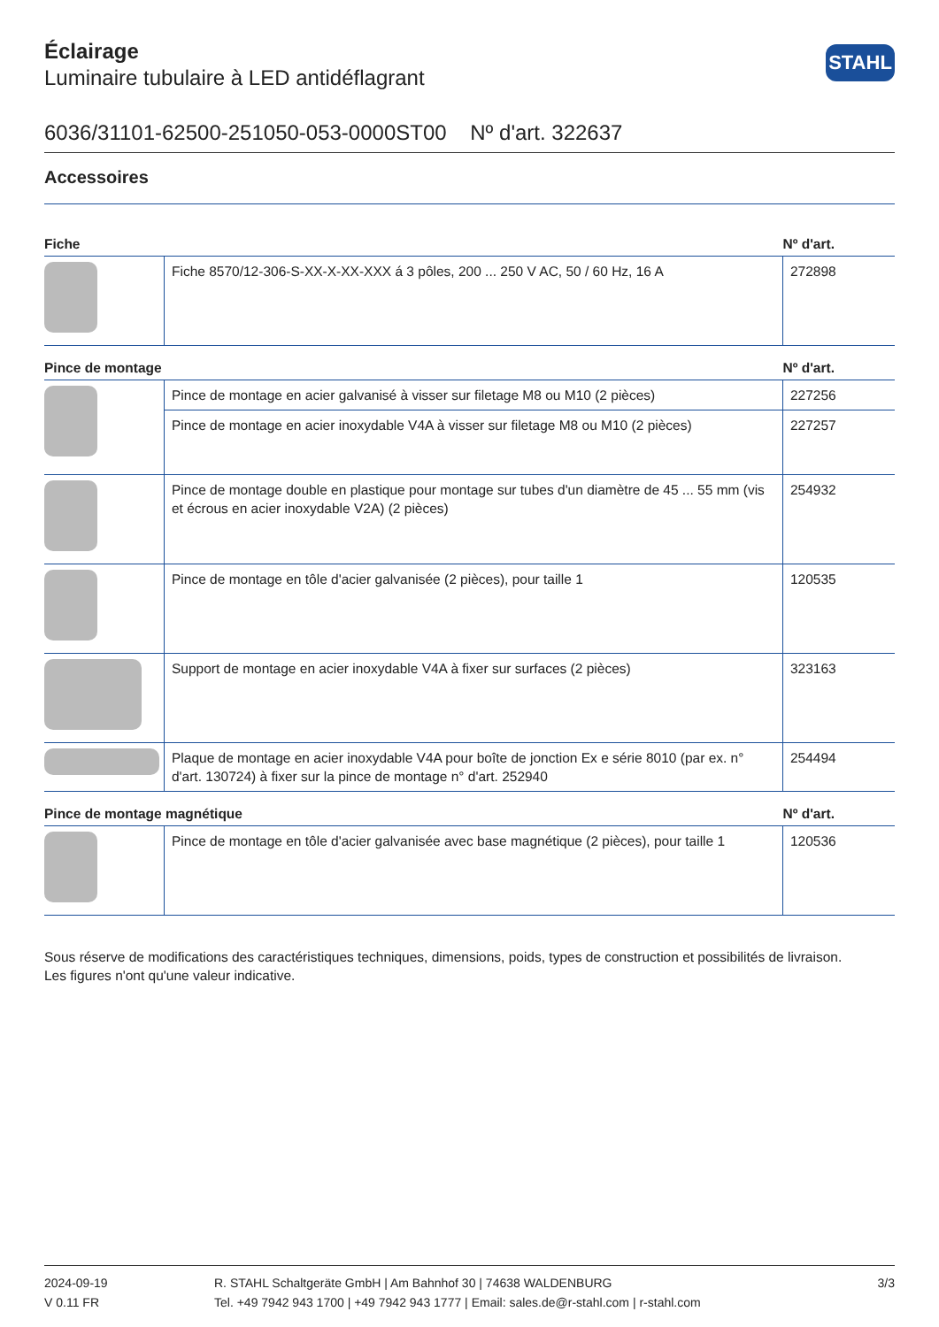STAHL
Éclairage
Luminaire tubulaire à LED antidéflagrant
6036/31101-62500-251050-053-0000ST00 Nº d'art. 322637
Accessoires
| Fiche | | Nº d'art. |
| --- | --- | --- |
| | Fiche 8570/12-306-S-XX-X-XX-XXX á 3 pôles, 200 ... 250 V AC, 50 / 60 Hz, 16 A | 272898 |
| Pince de montage | | Nº d'art. |
| | Pince de montage en acier galvanisé à visser sur filetage M8 ou M10 (2 pièces) | 227256 |
| | Pince de montage en acier inoxydable V4A à visser sur filetage M8 ou M10 (2 pièces) | 227257 |
| | Pince de montage double en plastique pour montage sur tubes d'un diamètre de 45 ... 55 mm (vis et écrous en acier inoxydable V2A) (2 pièces) | 254932 |
| | Pince de montage en tôle d'acier galvanisée (2 pièces), pour taille 1 | 120535 |
| | Support de montage en acier inoxydable V4A à fixer sur surfaces (2 pièces) | 323163 |
| | Plaque de montage en acier inoxydable V4A pour boîte de jonction Ex e série 8010 (par ex. n° d'art. 130724) à fixer sur la pince de montage n° d'art. 252940 | 254494 |
| Pince de montage magnétique | | Nº d'art. |
| | Pince de montage en tôle d'acier galvanisée avec base magnétique (2 pièces), pour taille 1 | 120536 |
Sous réserve de modifications des caractéristiques techniques, dimensions, poids, types de construction et possibilités de livraison.
Les figures n'ont qu'une valeur indicative.
2024-09-19
V 0.11 FR
R. STAHL Schaltgeräte GmbH | Am Bahnhof 30 | 74638 WALDENBURG
Tel. +49 7942 943 1700 | +49 7942 943 1777 | Email: sales.de@r-stahl.com | r-stahl.com
3/3